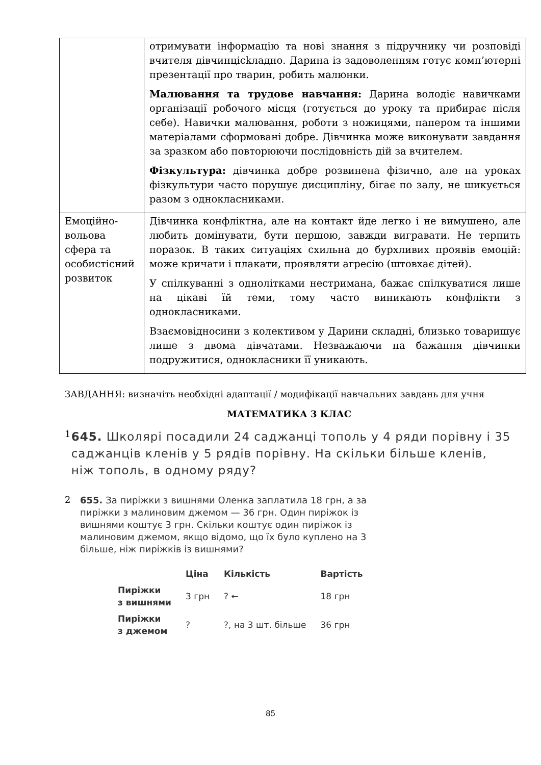| | отримувати інформацію та нові знання з підручнику чи розповіді вчителя дівчинцісkладно. Дарина із задоволенням готує комп’ютерні презентації про тварин, робить малюнки. Малювання та трудове навчання: Дарина володіє навичками організації робочого місця (готується до уроку та прибирає після себе). Навички малювання, роботи з ножицями, папером та іншими матеріалами сформовані добре. Дівчинка може виконувати завдання за зразком або повторюючи послідовність дій за вчителем. Фізкультура: дівчинка добре розвинена фізично, але на уроках фізкультури часто порушує дисципліну, бігає по залу, не шикується разом з однокласниками. |
| Емоційно-вольова сфера та особистісний розвиток | Дівчинка конфліктна, але на контакт йде легко і не вимушено, але любить домінувати, бути першою, завжди вигравати. Не терпить поразок. В таких ситуаціях схильна до бурхливих проявів емоцій: може кричати і плакати, проявляти агресію (штовхає дітей). У спілкуванні з однолітками нестримана, бажає спілкуватися лише на цікаві їй теми, тому часто виникають конфлікти з однокласниками. Взаємовідносини з колективом у Дарини складні, близько товаришує лише з двома дівчатами. Незважаючи на бажання дівчинки подружитися, однокласники її уникають. |
ЗАВДАННЯ: визначіть необхідні адаптації / модифікації навчальних завдань для учня
МАТЕМАТИКА 3 КЛАС
1
645. Школярі посадили 24 саджанці тополь у 4 ряди порівну і 35 саджанців кленів у 5 рядів порівну. На скільки більше кленів, ніж тополь, в одному ряду?
2
655. За пиріжки з вишнями Оленка заплатила 18 грн, а за пиріжки з малиновим джемом — 36 грн. Один пиріжок із вишнями коштує 3 грн. Скільки коштує один пиріжок із малиновим джемом, якщо відомо, що їх було куплено на 3 більше, ніж пиріжків із вишнями?
| | Ціна | Кількість | Вартість |
| --- | --- | --- | --- |
| Пиріжки з вишнями | 3 грн | ? ← | 18 грн |
| Пиріжки з джемом | ? | ?, на 3 шт. більше | 36 грн |
85